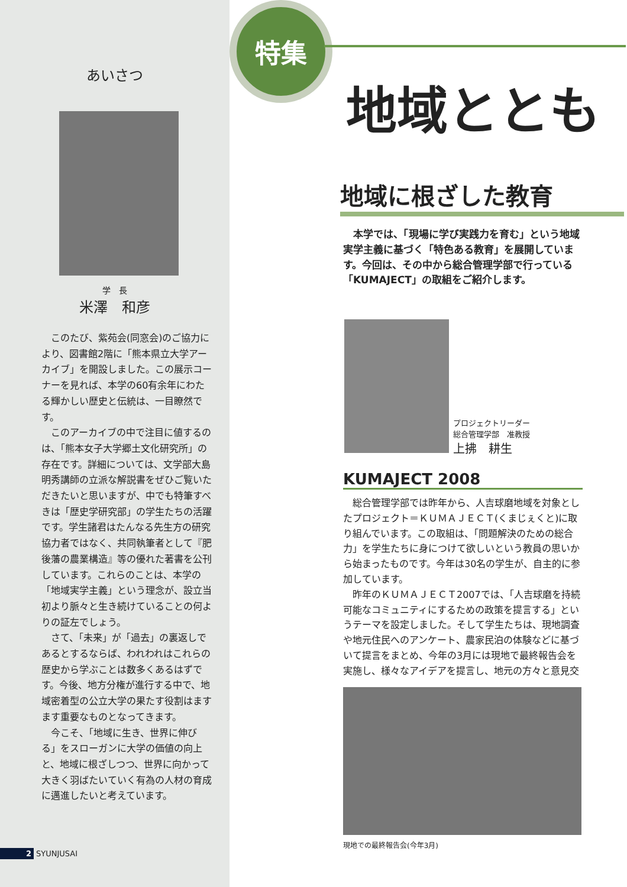あいさつ
学　長
米澤　和彦
このたび、紫苑会(同窓会)のご協力により、図書館2階に「熊本県立大学アーカイブ」を開設しました。この展示コーナーを見れば、本学の60有余年にわたる輝かしい歴史と伝統は、一目瞭然です。
このアーカイブの中で注目に値するのは、「熊本女子大学郷土文化研究所」の存在です。詳細については、文学部大島明秀講師の立派な解説書をぜひご覧いただきたいと思いますが、中でも特筆すべきは「歴史学研究部」の学生たちの活躍です。学生諸君はたんなる先生方の研究協力者ではなく、共同執筆者として『肥後藩の農業構造』等の優れた著書を公刊しています。これらのことは、本学の「地域実学主義」という理念が、設立当初より脈々と生き続けていることの何よりの証左でしょう。
さて、「未来」が「過去」の裏返しであるとするならば、われわれはこれらの歴史から学ぶことは数多くあるはずです。今後、地方分権が進行する中で、地域密着型の公立大学の果たす役割はますます重要なものとなってきます。
今こそ、「地域に生き、世界に伸びる」をスローガンに大学の価値の向上と、地域に根ざしつつ、世界に向かって大きく羽ばたいていく有為の人材の育成に邁進したいと考えています。
2 SYUNJUSAI
特集
地域ととも
地域に根ざした教育
本学では、「現場に学び実践力を育む」という地域実学主義に基づく「特色ある教育」を展開しています。今回は、その中から総合管理学部で行っている「KUMAJECT」の取組をご紹介します。
プロジェクトリーダー
総合管理学部　准教授
上拂　耕生
KUMAJECT 2008
総合管理学部では昨年から、人吉球磨地域を対象としたプロジェクト＝ＫＵＭＡＪＥＣＴ(くまじぇくと)に取り組んでいます。この取組は、「問題解決のための総合力」を学生たちに身につけて欲しいという教員の思いから始まったものです。今年は30名の学生が、自主的に参加しています。
昨年のＫＵＭＡＪＥＣＴ2007では、「人吉球磨を持続可能なコミュニティにするための政策を提言する」というテーマを設定しました。そして学生たちは、現地調査や地元住民へのアンケート、農家民泊の体験などに基づいて提言をまとめ、今年の3月には現地で最終報告会を実施し、様々なアイデアを提言し、地元の方々と意見交
現地での最終報告会(今年3月)